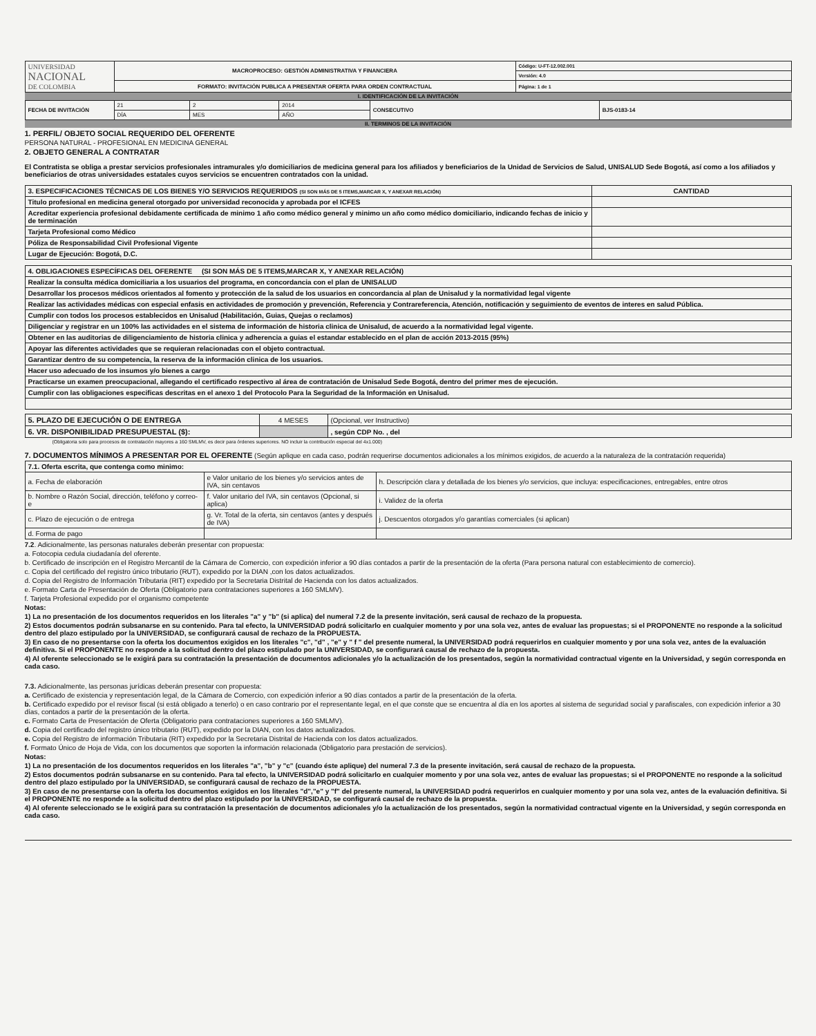| UNIVERSIDAD NACIONAL DE COLOMBIA | MACROPROCESO: GESTIÓN ADMINISTRATIVA Y FINANCIERA | Código: U-FT-12.002.001 |
| | | Versión: 4.0 |
| | FORMATO: INVITACIÓN PUBLICA A PRESENTAR OFERTA PARA ORDEN CONTRACTUAL | Página: 1 de 1 |
I. IDENTIFICACIÓN DE LA INVITACIÓN
| FECHA DE INVITACIÓN | 21 | 2 | 2014 | CONSECUTIVO | BJS-0183-14 |
| | DÍA | MES | AÑO | | |
II. TERMINOS DE LA INVITACIÓN
1. PERFIL/ OBJETO SOCIAL REQUERIDO DEL OFERENTE
PERSONA NATURAL - PROFESIONAL EN MEDICINA GENERAL
2. OBJETO GENERAL A CONTRATAR
El Contratista se obliga a prestar servicios profesionales intramurales y/o domiciliarios de medicina general para los afiliados y beneficiarios de la Unidad de Servicios de Salud, UNISALUD Sede Bogotá, así como a los afiliados y beneficiarios de otras universidades estatales cuyos servicios se encuentren contratados con la unidad.
| 3. ESPECIFICACIONES TÉCNICAS DE LOS BIENES Y/O SERVICIOS REQUERIDOS (SI SON MÁS DE 5 ITEMS,MARCAR X, Y ANEXAR RELACIÓN) | CANTIDAD |
| --- | --- |
| Titulo profesional en medicina general otorgado por universidad reconocida y aprobada por el ICFES | |
| Acreditar experiencia profesional debidamente certificada de minimo 1 año como médico general y minimo un año como médico domiciliario, indicando fechas de inicio y de terminación | |
| Tarjeta Profesional como Médico | |
| Póliza de Responsabilidad Civil Profesional Vigente | |
| Lugar de Ejecución: Bogotá, D.C. | |
| 4. OBLIGACIONES ESPECÍFICAS DEL OFERENTE (SI SON MÁS DE 5 ITEMS,MARCAR X, Y ANEXAR RELACIÓN) |
| --- |
| Realizar la consulta médica domiciliaria a los usuarios del programa, en concordancia con el plan de UNISALUD |
| Desarrollar los procesos médicos orientados al fomento y protección de la salud de los usuarios en concordancia al plan de Unisalud y la normatividad legal vigente |
| Realizar las actividades médicas con especial enfasis en actividades de promoción y prevención, Referencia y Contrareferencia, Atención, notificación y seguimiento de eventos de interes en salud Pública. |
| Cumplir con todos los procesos establecidos en Unisalud (Habilitación, Guias, Quejas o reclamos) |
| Diligenciar y registrar en un 100% las actividades en el sistema de información de historia clinica de Unisalud, de acuerdo a la normatividad legal vigente. |
| Obtener en las auditorias de diligenciamiento de historia clinica y adherencia a guias el estandar establecido en el plan de acción 2013-2015 (95%) |
| Apoyar las diferentes actividades que se requieran relacionadas con el objeto contractual. |
| Garantizar dentro de su competencia, la reserva de la información clinica de los usuarios. |
| Hacer uso adecuado de los insumos y/o bienes a cargo |
| Practicarse un examen preocupacional, allegando el certificado respectivo al área de contratación de Unisalud Sede Bogotá, dentro del primer mes de ejecución. |
| Cumplir con las obligaciones especificas descritas en el anexo 1 del Protocolo Para la Seguridad de la Información en Unisalud. |
| 5. PLAZO DE EJECUCIÓN O DE ENTREGA | 4 MESES | (Opcional, ver Instructivo) |
| 6. VR. DISPONIBILIDAD PRESUPUESTAL ($): | | , según CDP No. , del |
(Obligatoria solo para procesos de contratación mayores a 160 SMLMV, es decir para órdenes superiores. NO incluir la contribución especial del 4x1.000)
7. DOCUMENTOS MÍNIMOS A PRESENTAR POR EL OFERENTE (Según aplique en cada caso, podrán requerirse documentos adicionales a los mínimos exigidos, de acuerdo a la naturaleza de la contratación requerida)
| 7.1. Oferta escrita, que contenga como minimo: | | |
| a. Fecha de elaboración | e Valor unitario de los bienes y/o servicios antes de IVA, sin centavos | h. Descripción clara y detallada de los bienes y/o servicios, que incluya: especificaciones, entregables, entre otros |
| b. Nombre o Razón Social, dirección, teléfono y correo-e | f. Valor unitario del IVA, sin centavos (Opcional, si aplica) | i. Validez de la oferta |
| c. Plazo de ejecución o de entrega | g. Vr. Total de la oferta, sin centavos (antes y después de IVA) | j. Descuentos otorgados y/o garantías comerciales (si aplican) |
| d. Forma de pago | | |
7.2. Adicionalmente, las personas naturales deberán presentar con propuesta:
a. Fotocopia cedula ciudadanía del oferente.
b. Certificado de inscripción en el Registro Mercantil de la Cámara de Comercio, con expedición inferior a 90 días contados a partir de la presentación de la oferta (Para persona natural con establecimiento de comercio).
c. Copia del certificado del registro único tributario (RUT), expedido por la DIAN ,con los datos actualizados.
d. Copia del Registro de Información Tributaria (RIT) expedido por la Secretaria Distrital de Hacienda con los datos actualizados.
e. Formato Carta de Presentación de Oferta (Obligatorio para contrataciones superiores a 160 SMLMV).
f. Tarjeta Profesional expedido por el organismo competente
Notas:
1) La no presentación de los documentos requeridos en los literales "a" y "b" (si aplica) del numeral 7.2 de la presente invitación, será causal de rechazo de la propuesta.
2) Estos documentos podrán subsanarse en su contenido. Para tal efecto, la UNIVERSIDAD podrá solicitarlo en cualquier momento y por una sola vez, antes de evaluar las propuestas; si el PROPONENTE no responde a la solicitud dentro del plazo estipulado por la UNIVERSIDAD, se configurará causal de rechazo de la PROPUESTA.
3) En caso de no presentarse con la oferta los documentos exigidos en los literales "c", "d" , "e" y " f " del presente numeral, la UNIVERSIDAD podrá requerirlos en cualquier momento y por una sola vez, antes de la evaluación definitiva. Si el PROPONENTE no responde a la solicitud dentro del plazo estipulado por la UNIVERSIDAD, se configurará causal de rechazo de la propuesta.
4) Al oferente seleccionado se le exigirá para su contratación la presentación de documentos adicionales y/o la actualización de los presentados, según la normatividad contractual vigente en la Universidad, y según corresponda en cada caso.
7.3. Adicionalmente, las personas jurídicas deberán presentar con propuesta:
a. Certificado de existencia y representación legal, de la Cámara de Comercio, con expedición inferior a 90 días contados a partir de la presentación de la oferta.
b. Certificado expedido por el revisor fiscal (si está obligado a tenerlo) o en caso contrario por el representante legal, en el que conste que se encuentra al día en los aportes al sistema de seguridad social y parafiscales, con expedición inferior a 30 días, contados a partir de la presentación de la oferta.
c. Formato Carta de Presentación de Oferta (Obligatorio para contrataciones superiores a 160 SMLMV).
d. Copia del certificado del registro único tributario (RUT), expedido por la DIAN, con los datos actualizados.
e. Copia del Registro de información Tributaria (RIT) expedido por la Secretaria Distrital de Hacienda con los datos actualizados.
f. Formato Único de Hoja de Vida, con los documentos que soporten la información relacionada (Obligatorio para prestación de servicios).
Notas:
1) La no presentación de los documentos requeridos en los literales "a", "b" y "c" (cuando éste aplique) del numeral 7.3 de la presente invitación, será causal de rechazo de la propuesta.
2) Estos documentos podrán subsanarse en su contenido. Para tal efecto, la UNIVERSIDAD podrá solicitarlo en cualquier momento y por una sola vez, antes de evaluar las propuestas; si el PROPONENTE no responde a la solicitud dentro del plazo estipulado por la UNIVERSIDAD, se configurará causal de rechazo de la PROPUESTA.
3) En caso de no presentarse con la oferta los documentos exigidos en los literales "d","e" y "f" del presente numeral, la UNIVERSIDAD podrá requerirlos en cualquier momento y por una sola vez, antes de la evaluación definitiva. Si el PROPONENTE no responde a la solicitud dentro del plazo estipulado por la UNIVERSIDAD, se configurará causal de rechazo de la propuesta.
4) Al oferente seleccionado se le exigirá para su contratación la presentación de documentos adicionales y/o la actualización de los presentados, según la normatividad contractual vigente en la Universidad, y según corresponda en cada caso.